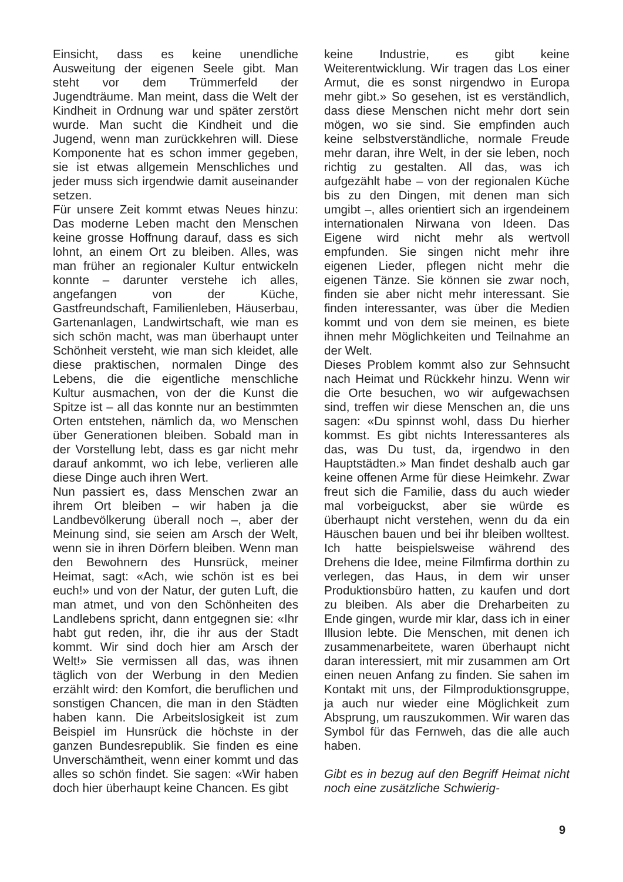Einsicht, dass es keine unendliche Ausweitung der eigenen Seele gibt. Man steht vor dem Trümmerfeld der Jugendträume. Man meint, dass die Welt der Kindheit in Ordnung war und später zerstört wurde. Man sucht die Kindheit und die Jugend, wenn man zurückkehren will. Diese Komponente hat es schon immer gegeben, sie ist etwas allgemein Menschliches und jeder muss sich irgendwie damit auseinander setzen.
Für unsere Zeit kommt etwas Neues hinzu: Das moderne Leben macht den Menschen keine grosse Hoffnung darauf, dass es sich lohnt, an einem Ort zu bleiben. Alles, was man früher an regionaler Kultur entwickeln konnte – darunter verstehe ich alles, angefangen von der Küche, Gastfreundschaft, Familienleben, Häuserbau, Gartenanlagen, Landwirtschaft, wie man es sich schön macht, was man überhaupt unter Schönheit versteht, wie man sich kleidet, alle diese praktischen, normalen Dinge des Lebens, die die eigentliche menschliche Kultur ausmachen, von der die Kunst die Spitze ist – all das konnte nur an bestimmten Orten entstehen, nämlich da, wo Menschen über Generationen bleiben. Sobald man in der Vorstellung lebt, dass es gar nicht mehr darauf ankommt, wo ich lebe, verlieren alle diese Dinge auch ihren Wert.
Nun passiert es, dass Menschen zwar an ihrem Ort bleiben – wir haben ja die Landbevölkerung überall noch –, aber der Meinung sind, sie seien am Arsch der Welt, wenn sie in ihren Dörfern bleiben. Wenn man den Bewohnern des Hunsrück, meiner Heimat, sagt: «Ach, wie schön ist es bei euch!» und von der Natur, der guten Luft, die man atmet, und von den Schönheiten des Landlebens spricht, dann entgegnen sie: «Ihr habt gut reden, ihr, die ihr aus der Stadt kommt. Wir sind doch hier am Arsch der Welt!» Sie vermissen all das, was ihnen täglich von der Werbung in den Medien erzählt wird: den Komfort, die beruflichen und sonstigen Chancen, die man in den Städten haben kann. Die Arbeitslosigkeit ist zum Beispiel im Hunsrück die höchste in der ganzen Bundesrepublik. Sie finden es eine Unverschämtheit, wenn einer kommt und das alles so schön findet. Sie sagen: «Wir haben doch hier überhaupt keine Chancen. Es gibt
keine Industrie, es gibt keine Weiterentwicklung. Wir tragen das Los einer Armut, die es sonst nirgendwo in Europa mehr gibt.» So gesehen, ist es verständlich, dass diese Menschen nicht mehr dort sein mögen, wo sie sind. Sie empfinden auch keine selbstverständliche, normale Freude mehr daran, ihre Welt, in der sie leben, noch richtig zu gestalten. All das, was ich aufgezählt habe – von der regionalen Küche bis zu den Dingen, mit denen man sich umgibt –, alles orientiert sich an irgendeinem internationalen Nirwana von Ideen. Das Eigene wird nicht mehr als wertvoll empfunden. Sie singen nicht mehr ihre eigenen Lieder, pflegen nicht mehr die eigenen Tänze. Sie können sie zwar noch, finden sie aber nicht mehr interessant. Sie finden interessanter, was über die Medien kommt und von dem sie meinen, es biete ihnen mehr Möglichkeiten und Teilnahme an der Welt.
Dieses Problem kommt also zur Sehnsucht nach Heimat und Rückkehr hinzu. Wenn wir die Orte besuchen, wo wir aufgewachsen sind, treffen wir diese Menschen an, die uns sagen: «Du spinnst wohl, dass Du hierher kommst. Es gibt nichts Interessanteres als das, was Du tust, da, irgendwo in den Hauptstädten.» Man findet deshalb auch gar keine offenen Arme für diese Heimkehr. Zwar freut sich die Familie, dass du auch wieder mal vorbeiguckst, aber sie würde es überhaupt nicht verstehen, wenn du da ein Häuschen bauen und bei ihr bleiben wolltest. Ich hatte beispielsweise während des Drehens die Idee, meine Filmfirma dorthin zu verlegen, das Haus, in dem wir unser Produktionsbüro hatten, zu kaufen und dort zu bleiben. Als aber die Dreharbeiten zu Ende gingen, wurde mir klar, dass ich in einer Illusion lebte. Die Menschen, mit denen ich zusammenarbeitete, waren überhaupt nicht daran interessiert, mit mir zusammen am Ort einen neuen Anfang zu finden. Sie sahen im Kontakt mit uns, der Filmproduktionsgruppe, ja auch nur wieder eine Möglichkeit zum Absprung, um rauszukommen. Wir waren das Symbol für das Fernweh, das die alle auch haben.
Gibt es in bezug auf den Begriff Heimat nicht noch eine zusätzliche Schwierig-
9